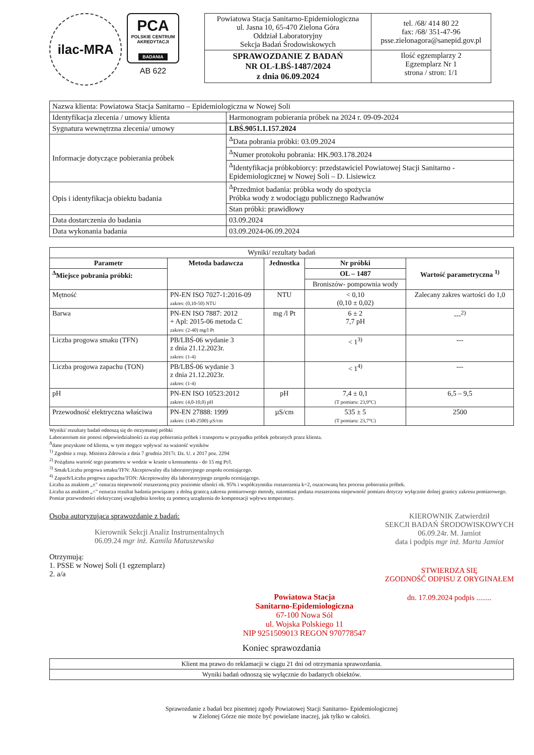ilac-MRA
PCA
POLSKIE CENTRUM AKREDYTACJI
BADANIA
AB 622
| Powiatowa Stacja Sanitarno-Epidemiologiczna ul. Jasna 10, 65-470 Zielona Góra Oddział Laboratoryjny Sekcja Badań Środowiskowych | tel. /68/ 414 80 22 fax: /68/ 351-47-96 psse.zielonagora@sanepid.gov.pl |
| SPRAWOZDANIE Z BADAŃ NR OL-LBŚ-1487/2024 z dnia 06.09.2024 | Ilość egzemplarzy 2 Egzemplarz Nr 1 strona / stron: 1/1 |
| Nazwa klienta: Powiatowa Stacja Sanitarno – Epidemiologiczna w Nowej Soli | |
| Identyfikacja zlecenia / umowy klienta | Harmonogram pobierania próbek na 2024 r. 09-09-2024 |
| Sygnatura wewnętrzna zlecenia/ umowy | LBŚ.9051.1.157.2024 |
| Informacje dotyczące pobierania próbek | <sup>Δ</sup>Data pobrania próbki: 03.09.2024 |
| | <sup>Δ</sup>Numer protokołu pobrania: HK.903.178.2024 |
| | <sup>Δ</sup>Identyfikacja próbkobiorcy: przedstawiciel Powiatowej Stacji Sanitarno - Epidemiologicznej w Nowej Soli – D. Lisiewicz |
| Opis i identyfikacja obiektu badania | <sup>Δ</sup>Przedmiot badania: próbka wody do spożycia Próbka wody z wodociągu publicznego Radwanów |
| | Stan próbki: prawidłowy |
| Data dostarczenia do badania | 03.09.2024 |
| Data wykonania badania | 03.09.2024-06.09.2024 |
| Wyniki/ rezultaty badań | | | | |
| Parametr | Metoda badawcza | Jednostka | Nr próbki | Wartość parametryczna <sup>1)</sup> |
| <sup>Δ</sup>Miejsce pobrania próbki: | | | OL – 1487 | |
| | | | Broniszów- pompownia wody | |
| Mętność | PN-EN ISO 7027-1:2016-09 zakres: (0,10-50) NTU | NTU | < 0,10 (0,10 ± 0,02) | Zalecany zakres wartości do 1,0 |
| Barwa | PN-EN ISO 7887: 2012 + Apl: 2015-06 metoda C zakres: (2-40) mg/l Pt | mg /l Pt | 6 ± 2 7,7 pH | ---<sup>2)</sup> |
| Liczba progowa smaku (TFN) | PB/LBŚ-06 wydanie 3 z dnia 21.12.2023r. zakres: (1-4) | | < 1<sup>3)</sup> | --- |
| Liczba progowa zapachu (TON) | PB/LBŚ-06 wydanie 3 z dnia 21.12.2023r. zakres: (1-4) | | < 1<sup>4)</sup> | --- |
| pH | PN-EN ISO 10523:2012 zakres: (4,0-10,0) pH | pH | 7,4 ± 0,1 (T pomiaru: 23,9°C) | 6,5 – 9,5 |
| Przewodność elektryczna właściwa | PN-EN 27888: 1999 zakres: (140-2500) µS/cm | µS/cm | 535 ± 5 (T pomiaru: 23,7°C) | 2500 |
Wyniki/ rezultaty badań odnoszą się do otrzymanej próbki
Laboratorium nie ponosi odpowiedzialności za etap pobierania próbek i transportu w przypadku próbek pobranych przez klienta.
<sup>Δ</sup>dane pozyskane od klienta, w tym mogące wpływać na ważność wyników
<sup>1)</sup> Zgodnie z rozp. Ministra Zdrowia z dnia 7 grudnia 2017r. Dz. U. z 2017 poz. 2294
<sup>2)</sup> Pożądana wartość tego parametru w wodzie w kranie u konsumenta - do 15 mg Pt/l.
<sup>3)</sup> Smak/Liczba progowa smaku/TFN: Akceptowalny dla laboratoryjnego zespołu oceniającego.
<sup>4)</sup> Zapach/Liczba progowa zapachu/TON: Akceptowalny dla laboratoryjnego zespołu oceniającego.
Liczba za znakiem „±" oznacza niepewność rozszerzoną przy poziomie ufności ok. 95% i współczynniku rozszerzenia k=2, oszacowaną bez procesu pobierania próbek.
Liczba za znakiem „<" oznacza rezultat badania powiązany z dolną granicą zakresu pomiarowego metody, natomiast podana rozszerzona niepewność pomiaru dotyczy wyłącznie dolnej granicy zakresu pomiarowego.
Pomiar przewodności elektrycznej uwzględnia korektę za pomocą urządzenia do kompensacji wpływu temperatury.
Osoba autoryzująca sprawozdanie z badań:
Kierownik Sekcji Analiz Instrumentalnych
06.09.24 mgr inż. Kamila Matuszewska
Otrzymują:
1. PSSE w Nowej Soli (1 egzemplarz)
2. a/a
Powiatowa Stacja
Sanitarno-Epidemiologiczna
67-100 Nowa Sól
ul. Wojska Polskiego 11
NIP 9251509013 REGON 970778547
KIEROWNIK Zatwierdził
SEKCJI BADAŃ ŚRODOWISKOWYCH
06.09.24r. M. Jamiot
data i podpis mgr inż. Marta Jamiot
STWIERDZA SIĘ
ZGODNOŚĆ ODPISU Z ORYGINAŁEM
dn. 17.09.2024 podpis ........
Koniec sprawozdania
| Klient ma prawo do reklamacji w ciągu 21 dni od otrzymania sprawozdania. |
| Wyniki badań odnoszą się wyłącznie do badanych obiektów. |
Sprawozdanie z badań bez pisemnej zgody Powiatowej Stacji Sanitarno- Epidemiologicznej
w Zielonej Górze nie może być powielane inaczej, jak tylko w całości.